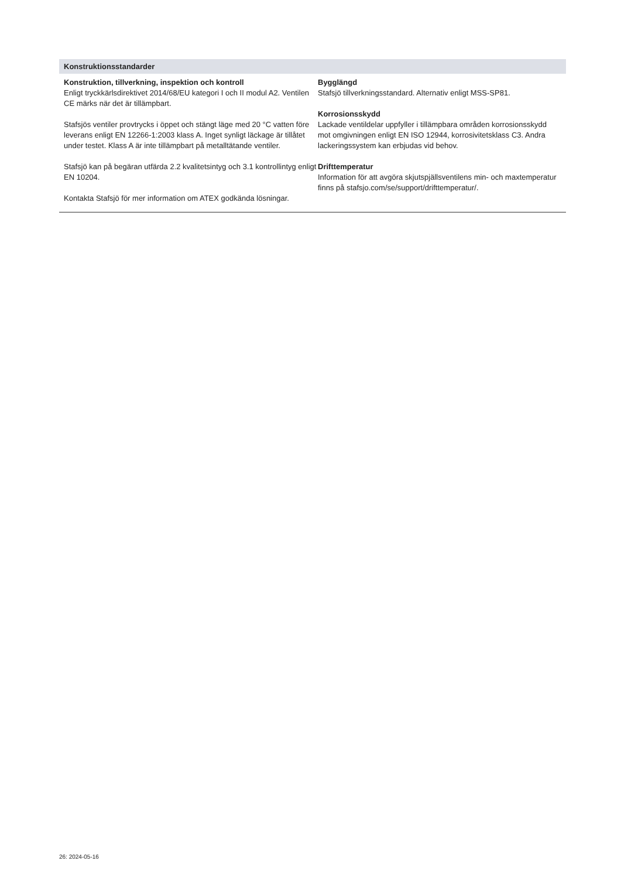Konstruktionsstandarder
Konstruktion, tillverkning, inspektion och kontroll
Enligt tryckkärlsdirektivet 2014/68/EU kategori I och II modul A2. Ventilen CE märks när det är tillämpbart.
Stafsjös ventiler provtrycks i öppet och stängt läge med 20 °C vatten före leverans enligt EN 12266-1:2003 klass A. Inget synligt läckage är tillåtet under testet. Klass A är inte tillämpbart på metalltätande ventiler.
Stafsjö kan på begäran utfärda 2.2 kvalitetsintyg och 3.1 kontrollintyg enligt EN 10204.
Kontakta Stafsjö för mer information om ATEX godkända lösningar.
Bygglängd
Stafsjö tillverkningsstandard. Alternativ enligt MSS-SP81.
Korrosionsskydd
Lackade ventildelar uppfyller i tillämpbara områden korrosionsskydd mot omgivningen enligt EN ISO 12944, korrosivitetsklass C3. Andra lackeringssystem kan erbjudas vid behov.
Drifttemperatur
Information för att avgöra skjutspjällsventilens min- och maxtemperatur finns på stafsjo.com/se/support/drifttemperatur/.
26: 2024-05-16